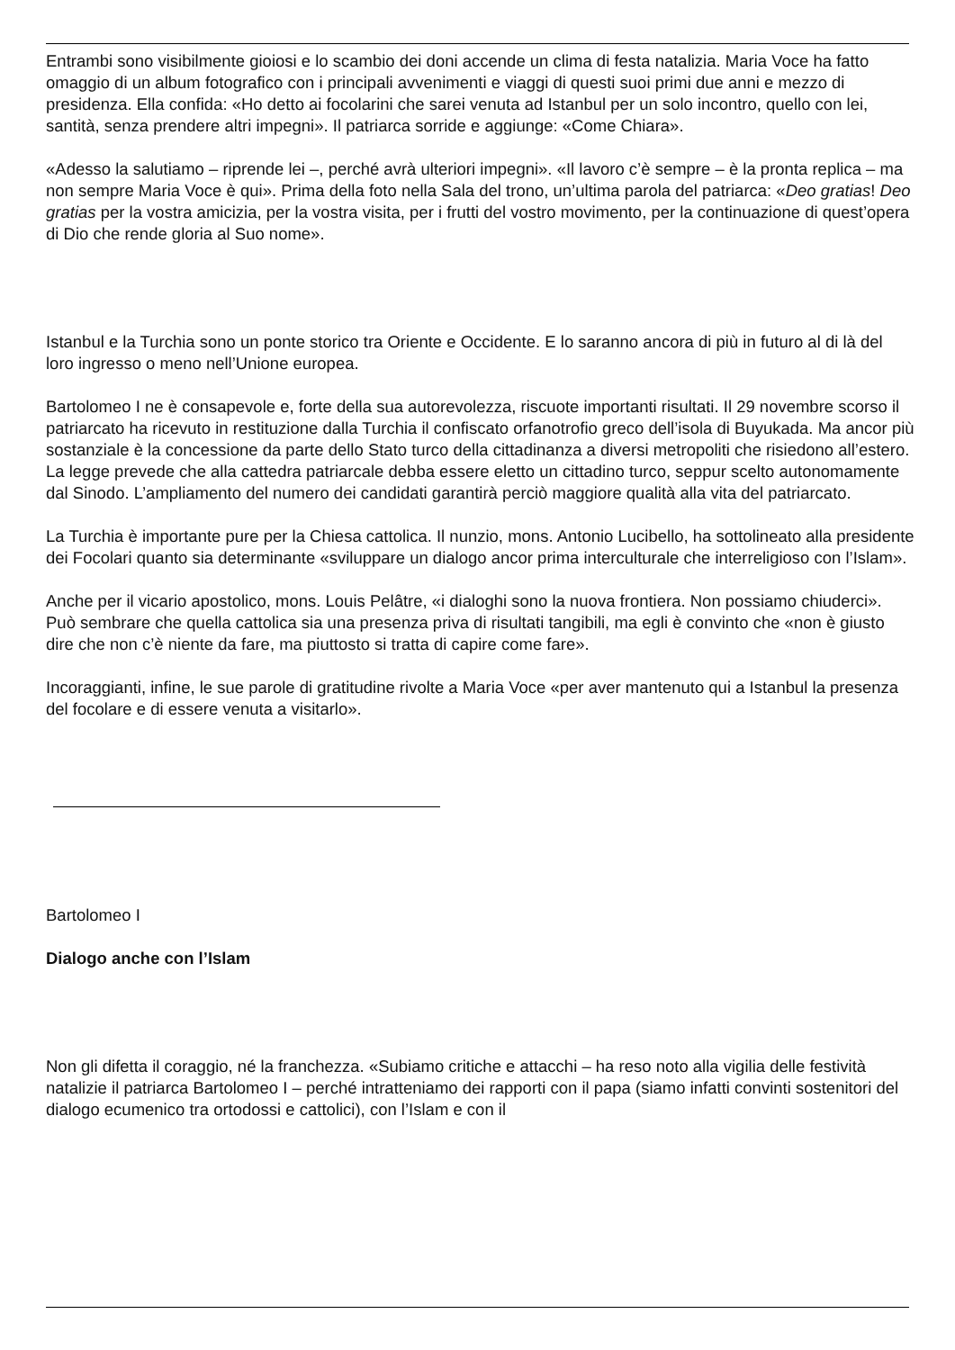Entrambi sono visibilmente gioiosi e lo scambio dei doni accende un clima di festa natalizia. Maria Voce ha fatto omaggio di un album fotografico con i principali avvenimenti e viaggi di questi suoi primi due anni e mezzo di presidenza. Ella confida: «Ho detto ai focolarini che sarei venuta ad Istanbul per un solo incontro, quello con lei, santità, senza prendere altri impegni». Il patriarca sorride e aggiunge: «Come Chiara».
«Adesso la salutiamo – riprende lei –, perché avrà ulteriori impegni». «Il lavoro c’è sempre – è la pronta replica – ma non sempre Maria Voce è qui». Prima della foto nella Sala del trono, un’ultima parola del patriarca: «Deo gratias! Deo gratias per la vostra amicizia, per la vostra visita, per i frutti del vostro movimento, per la continuazione di quest’opera di Dio che rende gloria al Suo nome».
Istanbul e la Turchia sono un ponte storico tra Oriente e Occidente. E lo saranno ancora di più in futuro al di là del loro ingresso o meno nell’Unione europea.
Bartolomeo I ne è consapevole e, forte della sua autorevolezza, riscuote importanti risultati. Il 29 novembre scorso il patriarcato ha ricevuto in restituzione dalla Turchia il confiscato orfanotrofio greco dell’isola di Buyukada. Ma ancor più sostanziale è la concessione da parte dello Stato turco della cittadinanza a diversi metropoliti che risiedono all’estero. La legge prevede che alla cattedra patriarcale debba essere eletto un cittadino turco, seppur scelto autonomamente dal Sinodo. L’ampliamento del numero dei candidati garantirà perciò maggiore qualità alla vita del patriarcato.
La Turchia è importante pure per la Chiesa cattolica. Il nunzio, mons. Antonio Lucibello, ha sottolineato alla presidente dei Focolari quanto sia determinante «sviluppare un dialogo ancor prima interculturale che interreligioso con l’Islam».
Anche per il vicario apostolico, mons. Louis Pelâtre, «i dialoghi sono la nuova frontiera. Non possiamo chiuderci». Può sembrare che quella cattolica sia una presenza priva di risultati tangibili, ma egli è convinto che «non è giusto dire che non c’è niente da fare, ma piuttosto si tratta di capire come fare».
Incoraggianti, infine, le sue parole di gratitudine rivolte a Maria Voce «per aver mantenuto qui a Istanbul la presenza del focolare e di essere venuta a visitarlo».
Bartolomeo I
Dialogo anche con l’Islam
Non gli difetta il coraggio, né la franchezza. «Subiamo critiche e attacchi – ha reso noto alla vigilia delle festività natalizie il patriarca Bartolomeo I – perché intratteniamo dei rapporti con il papa (siamo infatti convinti sostenitori del dialogo ecumenico tra ortodossi e cattolici), con l’Islam e con il